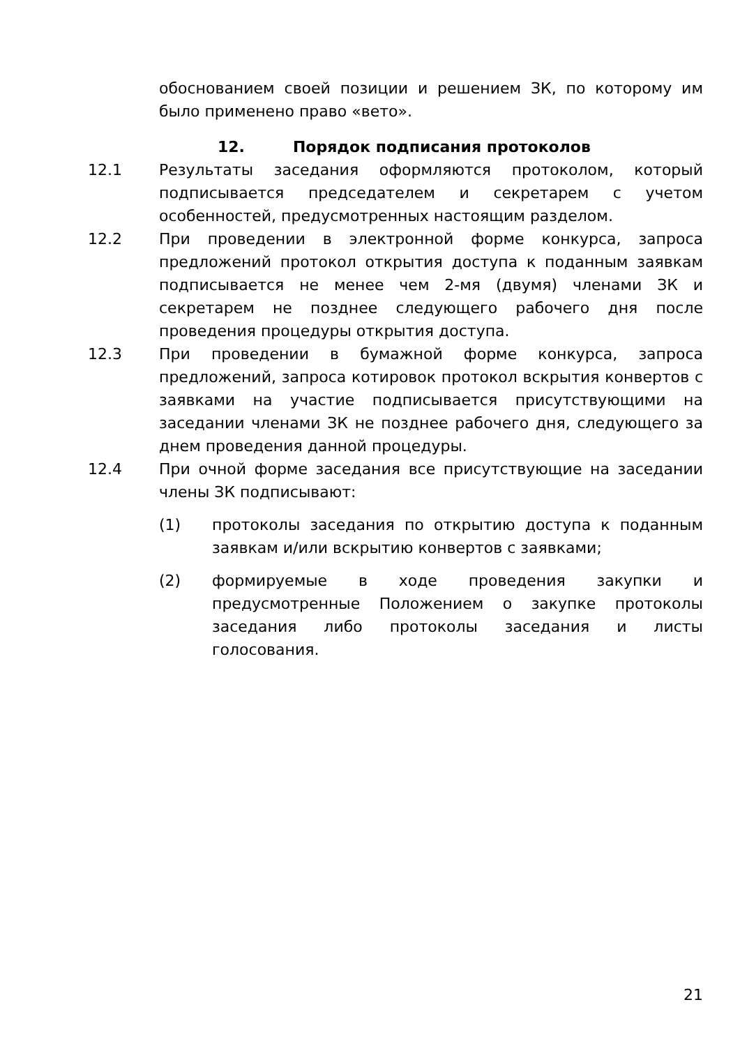обоснованием своей позиции и решением ЗК, по которому им было применено право «вето».
12. Порядок подписания протоколов
12.1 Результаты заседания оформляются протоколом, который подписывается председателем и секретарем с учетом особенностей, предусмотренных настоящим разделом.
12.2 При проведении в электронной форме конкурса, запроса предложений протокол открытия доступа к поданным заявкам подписывается не менее чем 2-мя (двумя) членами ЗК и секретарем не позднее следующего рабочего дня после проведения процедуры открытия доступа.
12.3 При проведении в бумажной форме конкурса, запроса предложений, запроса котировок протокол вскрытия конвертов с заявками на участие подписывается присутствующими на заседании членами ЗК не позднее рабочего дня, следующего за днем проведения данной процедуры.
12.4 При очной форме заседания все присутствующие на заседании члены ЗК подписывают:
(1) протоколы заседания по открытию доступа к поданным заявкам и/или вскрытию конвертов с заявками;
(2) формируемые в ходе проведения закупки и предусмотренные Положением о закупке протоколы заседания либо протоколы заседания и листы голосования.
21